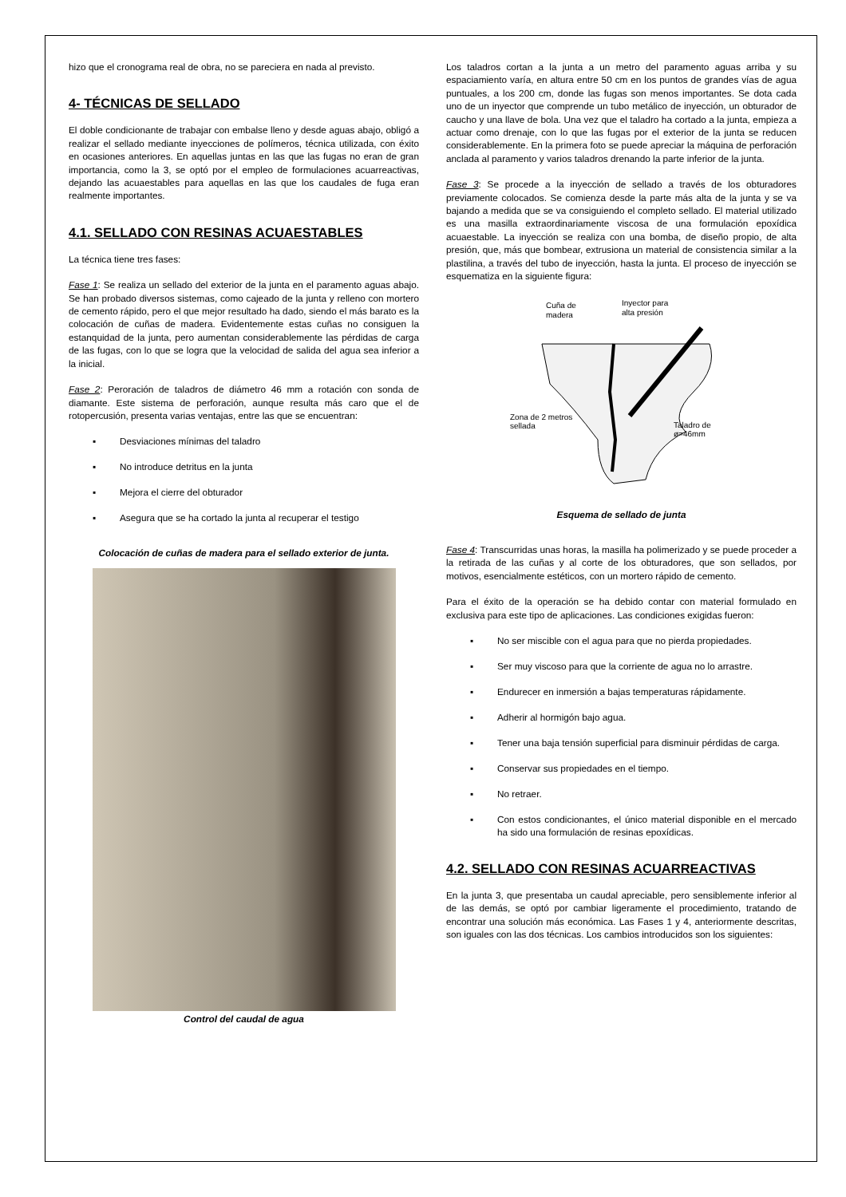hizo que el cronograma real de obra, no se pareciera en nada al previsto.
4- TÉCNICAS DE SELLADO
El doble condicionante de trabajar con embalse lleno y desde aguas abajo, obligó a realizar el sellado mediante inyecciones de polímeros, técnica utilizada, con éxito en ocasiones anteriores. En aquellas juntas en las que las fugas no eran de gran importancia, como la 3, se optó por el empleo de formulaciones acuarreactivas, dejando las acuaestables para aquellas en las que los caudales de fuga eran realmente importantes.
4.1. SELLADO CON RESINAS ACUAESTABLES
La técnica tiene tres fases:
Fase 1: Se realiza un sellado del exterior de la junta en el paramento aguas abajo. Se han probado diversos sistemas, como cajeado de la junta y relleno con mortero de cemento rápido, pero el que mejor resultado ha dado, siendo el más barato es la colocación de cuñas de madera. Evidentemente estas cuñas no consiguen la estanquidad de la junta, pero aumentan considerablemente las pérdidas de carga de las fugas, con lo que se logra que la velocidad de salida del agua sea inferior a la inicial.
Fase 2: Peroración de taladros de diámetro 46 mm a rotación con sonda de diamante. Este sistema de perforación, aunque resulta más caro que el de rotopercusión, presenta varias ventajas, entre las que se encuentran:
▪ Desviaciones mínimas del taladro
▪ No introduce detritus en la junta
▪ Mejora el cierre del obturador
▪ Asegura que se ha cortado la junta al recuperar el testigo
Colocación de cuñas de madera para el sellado exterior de junta.
Control del caudal de agua
Los taladros cortan a la junta a un metro del paramento aguas arriba y su espaciamiento varía, en altura entre 50 cm en los puntos de grandes vías de agua puntuales, a los 200 cm, donde las fugas son menos importantes. Se dota cada uno de un inyector que comprende un tubo metálico de inyección, un obturador de caucho y una llave de bola. Una vez que el taladro ha cortado a la junta, empieza a actuar como drenaje, con lo que las fugas por el exterior de la junta se reducen considerablemente. En la primera foto se puede apreciar la máquina de perforación anclada al paramento y varios taladros drenando la parte inferior de la junta.
Fase 3: Se procede a la inyección de sellado a través de los obturadores previamente colocados. Se comienza desde la parte más alta de la junta y se va bajando a medida que se va consiguiendo el completo sellado. El material utilizado es una masilla extraordinariamente viscosa de una formulación epoxídica acuaestable. La inyección se realiza con una bomba, de diseño propio, de alta presión, que, más que bombear, extrusiona un material de consistencia similar a la plastilina, a través del tubo de inyección, hasta la junta. El proceso de inyección se esquematiza en la siguiente figura:
Cuña de
madera
Inyector para
alta presión
Zona de 2 metros
sellada
Taladro de
ø=46mm
Esquema de sellado de junta
Fase 4: Transcurridas unas horas, la masilla ha polimerizado y se puede proceder a la retirada de las cuñas y al corte de los obturadores, que son sellados, por motivos, esencialmente estéticos, con un mortero rápido de cemento.
Para el éxito de la operación se ha debido contar con material formulado en exclusiva para este tipo de aplicaciones. Las condiciones exigidas fueron:
▪ No ser miscible con el agua para que no pierda propiedades.
▪ Ser muy viscoso para que la corriente de agua no lo arrastre.
▪ Endurecer en inmersión a bajas temperaturas rápidamente.
▪ Adherir al hormigón bajo agua.
▪ Tener una baja tensión superficial para disminuir pérdidas de carga.
▪ Conservar sus propiedades en el tiempo.
▪ No retraer.
▪ Con estos condicionantes, el único material disponible en el mercado ha sido una formulación de resinas epoxídicas.
4.2. SELLADO CON RESINAS ACUARREACTIVAS
En la junta 3, que presentaba un caudal apreciable, pero sensiblemente inferior al de las demás, se optó por cambiar ligeramente el procedimiento, tratando de encontrar una solución más económica. Las Fases 1 y 4, anteriormente descritas, son iguales con las dos técnicas. Los cambios introducidos son los siguientes: